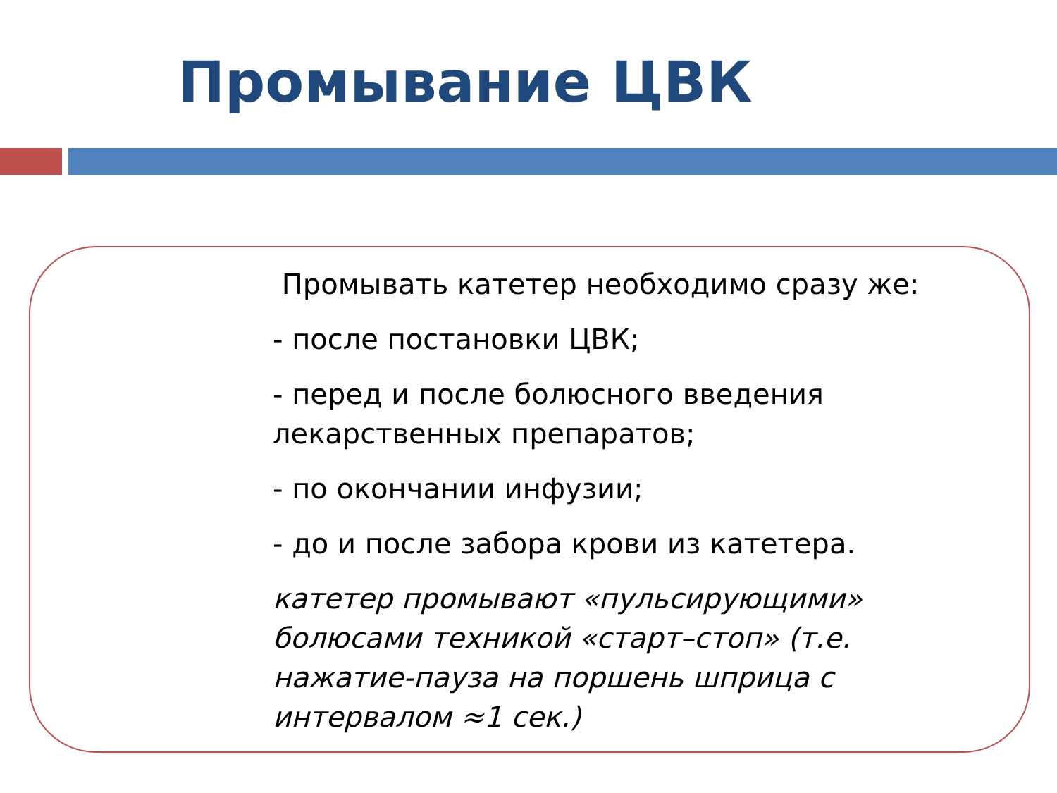Промывание ЦВК
Промывать катетер необходимо сразу же:
- после постановки ЦВК;
- перед и после болюсного введения лекарственных препаратов;
- по окончании инфузии;
- до и после забора крови из катетера.
катетер промывают «пульсирующими» болюсами техникой «старт–стоп» (т.е. нажатие-пауза на поршень шприца с интервалом ≈1 сек.)